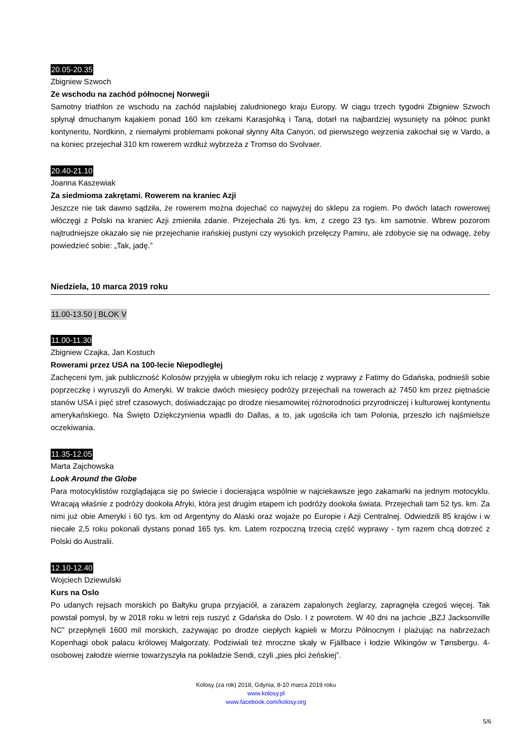20.05-20.35
Zbigniew Szwoch
Ze wschodu na zachód północnej Norwegii
Samotny triathlon ze wschodu na zachód najsłabiej zaludnionego kraju Europy. W ciągu trzech tygodni Zbigniew Szwoch spłynął dmuchanym kajakiem ponad 160 km rzekami Karasjohką i Taną, dotarł na najbardziej wysunięty na północ punkt kontynentu, Nordkinn, z niemałymi problemami pokonał słynny Alta Canyon, od pierwszego wejrzenia zakochał się w Vardo, a na koniec przejechał 310 km rowerem wzdłuż wybrzeża z Tromso do Svolvaer.
20.40-21.10
Joanna Kaszewiak
Za siedmioma zakrętami. Rowerem na kraniec Azji
Jeszcze nie tak dawno sądziła, że rowerem można dojechać co najwyżej do sklepu za rogiem. Po dwóch latach rowerowej włóczęgi z Polski na kraniec Azji zmieniła zdanie. Przejechała 26 tys. km, z czego 23 tys. km samotnie. Wbrew pozorom najtrudniejsze okazało się nie przejechanie irańskiej pustyni czy wysokich przełęczy Pamiru, ale zdobycie się na odwagę, żeby powiedzieć sobie: „Tak, jadę.”
Niedziela, 10 marca 2019 roku
11.00-13.50 | BLOK V
11.00-11.30
Zbigniew Czajka, Jan Kostuch
Rowerami przez USA na 100-lecie Niepodległej
Zachęceni tym, jak publiczność Kolosów przyjęła w ubiegłym roku ich relację z wyprawy z Fatimy do Gdańska, podnieśli sobie poprzeczkę i wyruszyli do Ameryki. W trakcie dwóch miesięcy podróży przejechali na rowerach aż 7450 km przez piętnaście stanów USA i pięć stref czasowych, doświadczając po drodze niesamowitej różnorodności przyrodniczej i kulturowej kontynentu amerykańskiego. Na Święto Dziękczynienia wpadli do Dallas, a to, jak ugościła ich tam Polonia, przeszło ich najśmielsze oczekiwania.
11.35-12.05
Marta Zajchowska
Look Around the Globe
Para motocyklistów rozglądająca się po świecie i docierająca wspólnie w najciekawsze jego zakamarki na jednym motocyklu. Wracają właśnie z podróży dookoła Afryki, która jest drugim etapem ich podróży dookoła świata. Przejechali tam 52 tys. km. Za nimi już obie Ameryki i 60 tys. km od Argentyny do Alaski oraz wojaże po Europie i Azji Centralnej. Odwiedzili 85 krajów i w niecałe 2,5 roku pokonali dystans ponad 165 tys. km. Latem rozpoczną trzecią część wyprawy - tym razem chcą dotrzeć z Polski do Australii.
12.10-12.40
Wojciech Dziewulski
Kurs na Oslo
Po udanych rejsach morskich po Bałtyku grupa przyjaciół, a zarazem zapalonych żeglarzy, zapragnęła czegoś więcej. Tak powstał pomysł, by w 2018 roku w letni rejs ruszyć z Gdańska do Oslo. I z powrotem. W 40 dni na jachcie „BZJ Jacksonville NC” przepłynęli 1600 mil morskich, zażywając po drodze ciepłych kąpieli w Morzu Północnym i plażując na nabrzeżach Kopenhagi obok pałacu królowej Małgorzaty. Podziwiali też mroczne skały w Fjällbace i łodzie Wikingów w Tønsbergu. 4-osobowej załodze wiernie towarzyszyła na pokładzie Sendi, czyli „pies płci żeńskiej”.
Kolosy (za rok) 2018, Gdynia, 8-10 marca 2019 roku
www.kolosy.pl
www.facebook.com/kolosy.org
5/6